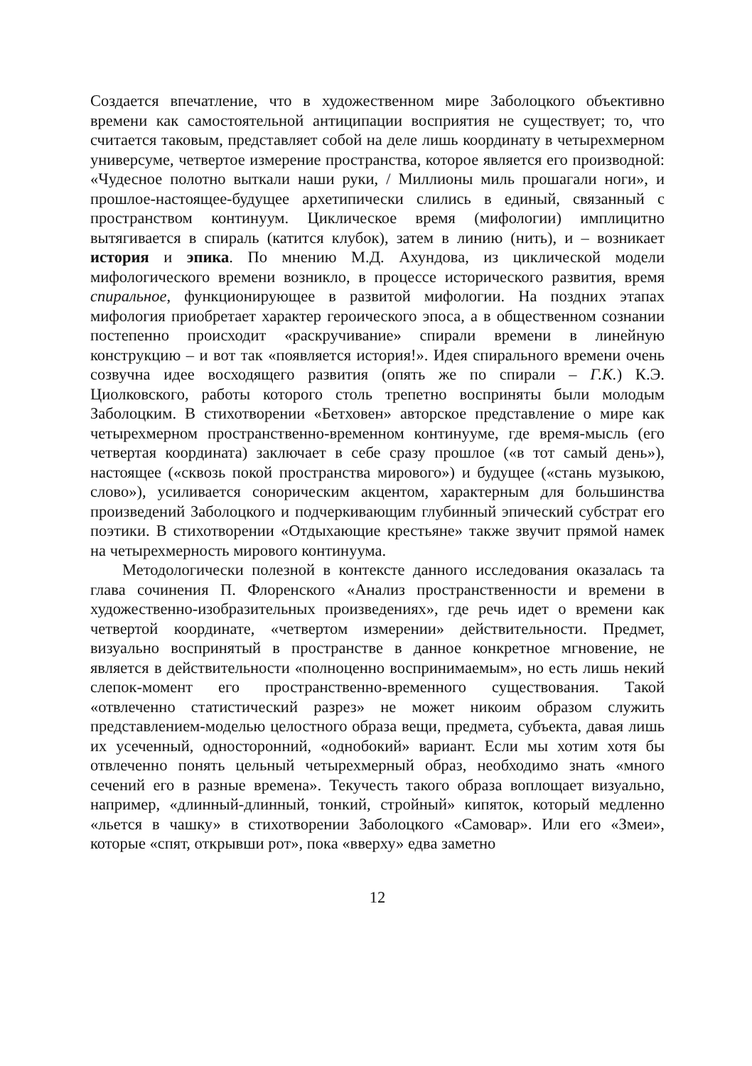Создается впечатление, что в художественном мире Заболоцкого объективно времени как самостоятельной антиципации восприятия не существует; то, что считается таковым, представляет собой на деле лишь координату в четырехмерном универсуме, четвертое измерение пространства, которое является его производной: «Чудесное полотно выткали наши руки, / Миллионы миль прошагали ноги», и прошлое-настоящее-будущее архетипически слились в единый, связанный с пространством континуум. Циклическое время (мифологии) имплицитно вытягивается в спираль (катится клубок), затем в линию (нить), и – возникает история и эпика. По мнению М.Д. Ахундова, из циклической модели мифологического времени возникло, в процессе исторического развития, время спиральное, функционирующее в развитой мифологии. На поздних этапах мифология приобретает характер героического эпоса, а в общественном сознании постепенно происходит «раскручивание» спирали времени в линейную конструкцию – и вот так «появляется история!». Идея спирального времени очень созвучна идее восходящего развития (опять же по спирали – Г.К.) К.Э. Циолковского, работы которого столь трепетно восприняты были молодым Заболоцким. В стихотворении «Бетховен» авторское представление о мире как четырехмерном пространственно-временном континууме, где время-мысль (его четвертая координата) заключает в себе сразу прошлое («в тот самый день»), настоящее («сквозь покой пространства мирового») и будущее («стань музыкою, слово»), усиливается сонорическим акцентом, характерным для большинства произведений Заболоцкого и подчеркивающим глубинный эпический субстрат его поэтики. В стихотворении «Отдыхающие крестьяне» также звучит прямой намек на четырехмерность мирового континуума.
Методологически полезной в контексте данного исследования оказалась та глава сочинения П. Флоренского «Анализ пространственности и времени в художественно-изобразительных произведениях», где речь идет о времени как четвертой координате, «четвертом измерении» действительности. Предмет, визуально воспринятый в пространстве в данное конкретное мгновение, не является в действительности «полноценно воспринимаемым», но есть лишь некий слепок-момент его пространственно-временного существования. Такой «отвлеченно статистический разрез» не может никоим образом служить представлением-моделью целостного образа вещи, предмета, субъекта, давая лишь их усеченный, односторонний, «однобокий» вариант. Если мы хотим хотя бы отвлеченно понять цельный четырехмерный образ, необходимо знать «много сечений его в разные времена». Текучесть такого образа воплощает визуально, например, «длинный-длинный, тонкий, стройный» кипяток, который медленно «льется в чашку» в стихотворении Заболоцкого «Самовар». Или его «Змеи», которые «спят, открывши рот», пока «вверху» едва заметно
12